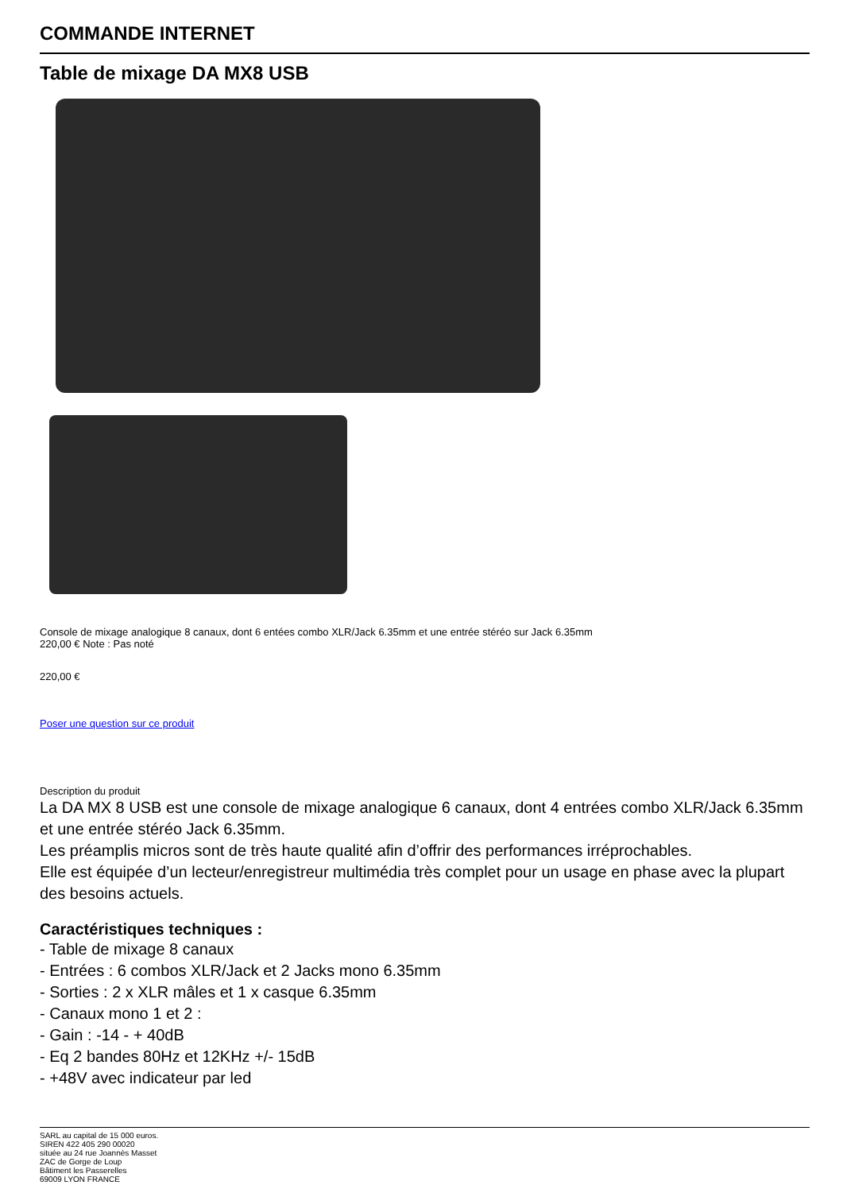COMMANDE INTERNET
Table de mixage DA MX8 USB
Console de mixage analogique 8 canaux, dont 6 entées combo XLR/Jack 6.35mm et une entrée stéréo sur Jack 6.35mm
220,00 € Note : Pas noté
220,00 €
Poser une question sur ce produit
Description du produit
La DA MX 8 USB est une console de mixage analogique 6 canaux, dont 4 entrées combo XLR/Jack 6.35mm et une entrée stéréo Jack 6.35mm.
Les préamplis micros sont de très haute qualité afin d’offrir des performances irréprochables.
Elle est équipée d’un lecteur/enregistreur multimédia très complet pour un usage en phase avec la plupart des besoins actuels.
Caractéristiques techniques :
- Table de mixage 8 canaux
- Entrées : 6 combos XLR/Jack et 2 Jacks mono 6.35mm
- Sorties : 2 x XLR mâles et 1 x casque 6.35mm
- Canaux mono 1 et 2 :
- Gain : -14 - + 40dB
- Eq 2 bandes 80Hz et 12KHz +/- 15dB
- +48V avec indicateur par led
SARL au capital de 15 000 euros.
SIREN 422 405 290 00020
située au 24 rue Joannès Masset
ZAC de Gorge de Loup
Bâtiment les Passerelles
69009 LYON FRANCE